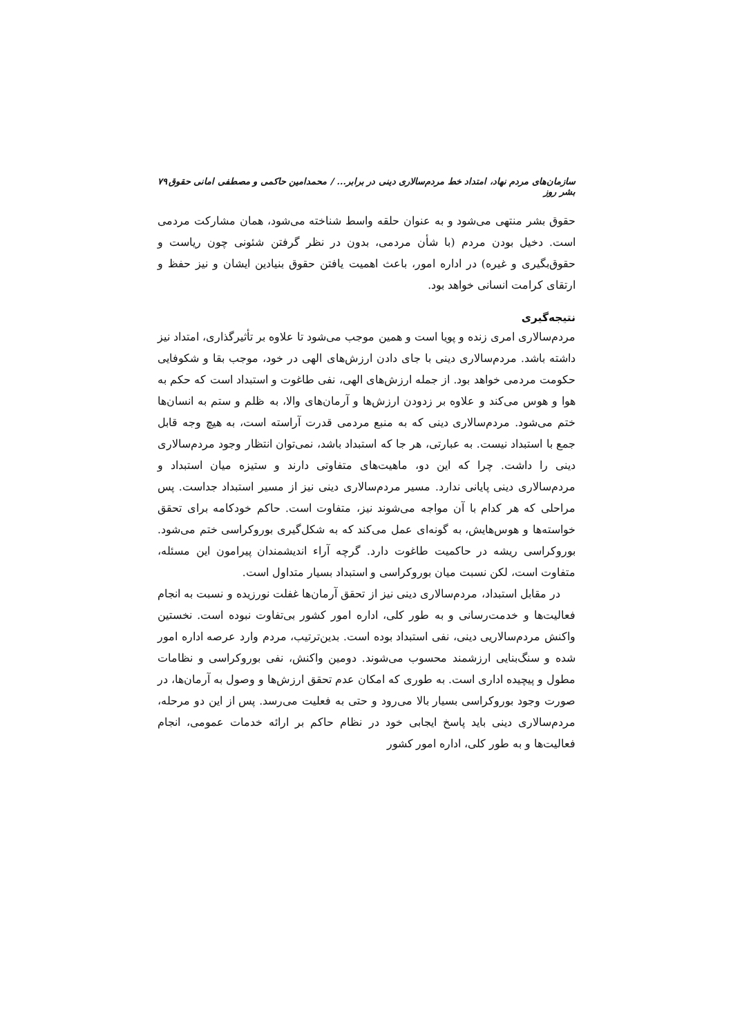سازمان‌های مردم نهاد، امتداد خط مردم‌سالاری دینی در برابر... / محمدامین حاکمی و مصطفی امانی حقوق بشر روز ۷۹
حقوق بشر منتهی می‌شود و به عنوان حلقه واسط شناخته می‌شود، همان مشارکت مردمی است. دخیل بودن مردم (با شأن مردمی، بدون در نظر گرفتن شئونی چون ریاست و حقوق‌بگیری و غیره) در اداره امور، باعث اهمیت یافتن حقوق بنیادین ایشان و نیز حفظ و ارتقای کرامت انسانی خواهد بود.
نتیجه‌گیری
مردم‌سالاری امری زنده و پویا است و همین موجب می‌شود تا علاوه بر تأثیرگذاری، امتداد نیز داشته باشد. مردم‌سالاری دینی با جای دادن ارزش‌های الهی در خود، موجب بقا و شکوفایی حکومت مردمی خواهد بود. از جمله ارزش‌های الهی، نفی طاغوت و استبداد است که حکم به هوا و هوس می‌کند و علاوه بر زدودن ارزش‌ها و آرمان‌های والا، به ظلم و ستم به انسان‌ها ختم می‌شود. مردم‌سالاری دینی که به منبع مردمی قدرت آراسته است، به هیچ وجه قابل جمع با استبداد نیست. به عبارتی، هر جا که استبداد باشد، نمی‌توان انتظار وجود مردم‌سالاری دینی را داشت. چرا که این دو، ماهیت‌های متفاوتی دارند و ستیزه میان استبداد و مردم‌سالاری دینی پایانی ندارد. مسیر مردم‌سالاری دینی نیز از مسیر استبداد جداست. پس مراحلی که هر کدام با آن مواجه می‌شوند نیز، متفاوت است. حاکم خودکامه برای تحقق خواسته‌ها و هوس‌هایش، به گونه‌ای عمل می‌کند که به شکل‌گیری بوروکراسی ختم می‌شود. بوروکراسی ریشه در حاکمیت طاغوت دارد. گرچه آراء اندیشمندان پیرامون این مسئله، متفاوت است، لکن نسبت میان بوروکراسی و استبداد بسیار متداول است.
در مقابل استبداد، مردم‌سالاری دینی نیز از تحقق آرمان‌ها غفلت نورزیده و نسبت به انجام فعالیت‌ها و خدمت‌رسانی و به طور کلی، اداره امور کشور بی‌تفاوت نبوده است. نخستین واکنش مردم‌سالاریی دینی، نفی استبداد بوده است. بدین‌ترتیب، مردم وارد عرصه اداره امور شده و سنگ‌بنایی ارزشمند محسوب می‌شوند. دومین واکنش، نفی بوروکراسی و نظامات مطول و پیچیده اداری است. به طوری که امکان عدم تحقق ارزش‌ها و وصول به آرمان‌ها، در صورت وجود بوروکراسی بسیار بالا می‌رود و حتی به فعلیت می‌رسد. پس از این دو مرحله، مردم‌سالاری دینی باید پاسخ ایجابی خود در نظام حاکم بر ارائه خدمات عمومی، انجام فعالیت‌ها و به طور کلی، اداره امور کشور